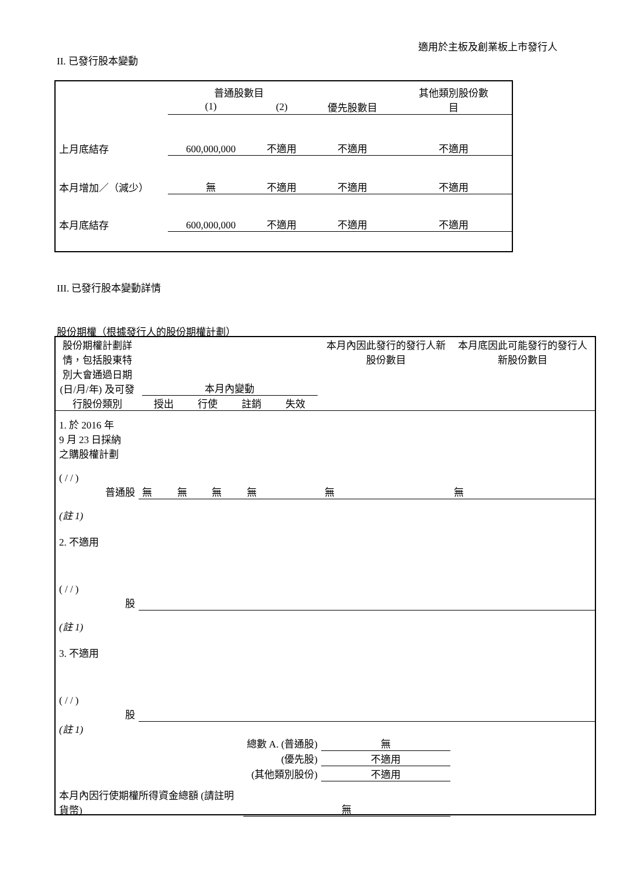適用於主板及創業板上市發行人
II. 已發行股本變動
| | 普通股數目 | | | 其他類別股份數 目 |
| | (1) | (2) | 優先股數目 | |
| 上月底結存 | 600,000,000 | 不適用 | 不適用 | 不適用 |
| 本月增加／（減少） | 無 | 不適用 | 不適用 | 不適用 |
| 本月底結存 | 600,000,000 | 不適用 | 不適用 | 不適用 |
III. 已發行股本變動詳情
股份期權（根據發行人的股份期權計劃）
| 股份期權計劃詳情，包括股東特別大會通過日期(日/月/年) 及可發行股份類別 | 本月內變動 / 授出 / 行使 / 註銷 / 失效 / | | | | 本月內因此發行的發行人新股份數目 | 本月底因此可能發行的發行人新股份數目 |
| 1. 於 2016 年 9 月 23 日採納 之購股權計劃 ( / / ) 普通股 | 無 | 無 | 無 | 無 | 無 | 無 |
| (註 1) 2. 不適用 ( / / ) 股 | | | | | | |
| (註 1) 3. 不適用 ( / / ) 股 | | | | | | |
| (註 1) | | | | | | |
| | | | | 總數 A. (普通股) | 無 | |
| | | | | (優先股) | 不適用 | |
| | | | | (其他類別股份) | 不適用 | |
| 本月內因行使期權所得資金總額 (請註明貨幣) | | | | 無 | | |